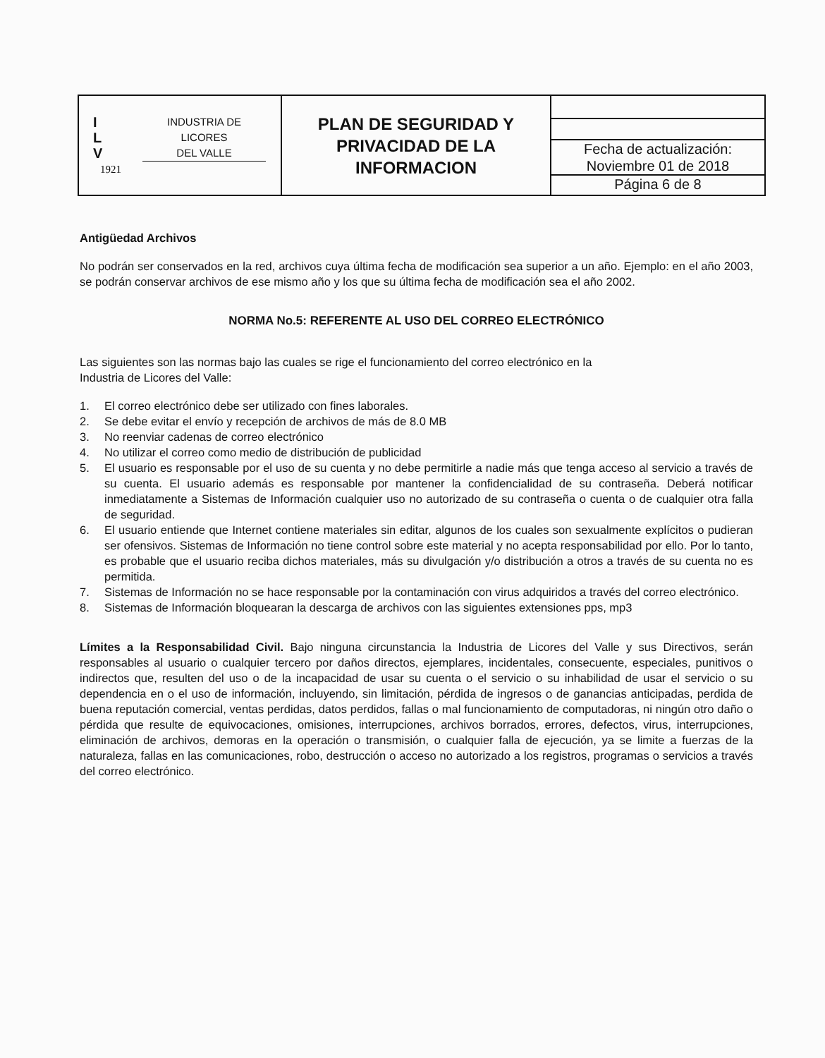| I L V INDUSTRIA DE LICORES DEL VALLE 1921 | PLAN DE SEGURIDAD Y PRIVACIDAD DE LA INFORMACION | / Fecha de actualización: Noviembre 01 de 2018 / / Página 6 de 8 / |
Antigüedad Archivos
No podrán ser conservados en la red, archivos cuya última fecha de modificación sea superior a un año. Ejemplo: en el año 2003, se podrán conservar archivos de ese mismo año y los que su última fecha de modificación sea el año 2002.
NORMA No.5: REFERENTE AL USO DEL CORREO ELECTRÓNICO
Las siguientes son las normas bajo las cuales se rige el funcionamiento del correo electrónico en la
Industria de Licores del Valle:
1. El correo electrónico debe ser utilizado con fines laborales.
2. Se debe evitar el envío y recepción de archivos de más de 8.0 MB
3. No reenviar cadenas de correo electrónico
4. No utilizar el correo como medio de distribución de publicidad
5. El usuario es responsable por el uso de su cuenta y no debe permitirle a nadie más que tenga acceso al servicio a través de su cuenta. El usuario además es responsable por mantener la confidencialidad de su contraseña. Deberá notificar inmediatamente a Sistemas de Información cualquier uso no autorizado de su contraseña o cuenta o de cualquier otra falla de seguridad.
6. El usuario entiende que Internet contiene materiales sin editar, algunos de los cuales son sexualmente explícitos o pudieran ser ofensivos. Sistemas de Información no tiene control sobre este material y no acepta responsabilidad por ello. Por lo tanto, es probable que el usuario reciba dichos materiales, más su divulgación y/o distribución a otros a través de su cuenta no es permitida.
7. Sistemas de Información no se hace responsable por la contaminación con virus adquiridos a través del correo electrónico.
8. Sistemas de Información bloquearan la descarga de archivos con las siguientes extensiones pps, mp3
Límites a la Responsabilidad Civil. Bajo ninguna circunstancia la Industria de Licores del Valle y sus Directivos, serán responsables al usuario o cualquier tercero por daños directos, ejemplares, incidentales, consecuente, especiales, punitivos o indirectos que, resulten del uso o de la incapacidad de usar su cuenta o el servicio o su inhabilidad de usar el servicio o su dependencia en o el uso de información, incluyendo, sin limitación, pérdida de ingresos o de ganancias anticipadas, perdida de buena reputación comercial, ventas perdidas, datos perdidos, fallas o mal funcionamiento de computadoras, ni ningún otro daño o pérdida que resulte de equivocaciones, omisiones, interrupciones, archivos borrados, errores, defectos, virus, interrupciones, eliminación de archivos, demoras en la operación o transmisión, o cualquier falla de ejecución, ya se limite a fuerzas de la naturaleza, fallas en las comunicaciones, robo, destrucción o acceso no autorizado a los registros, programas o servicios a través del correo electrónico.